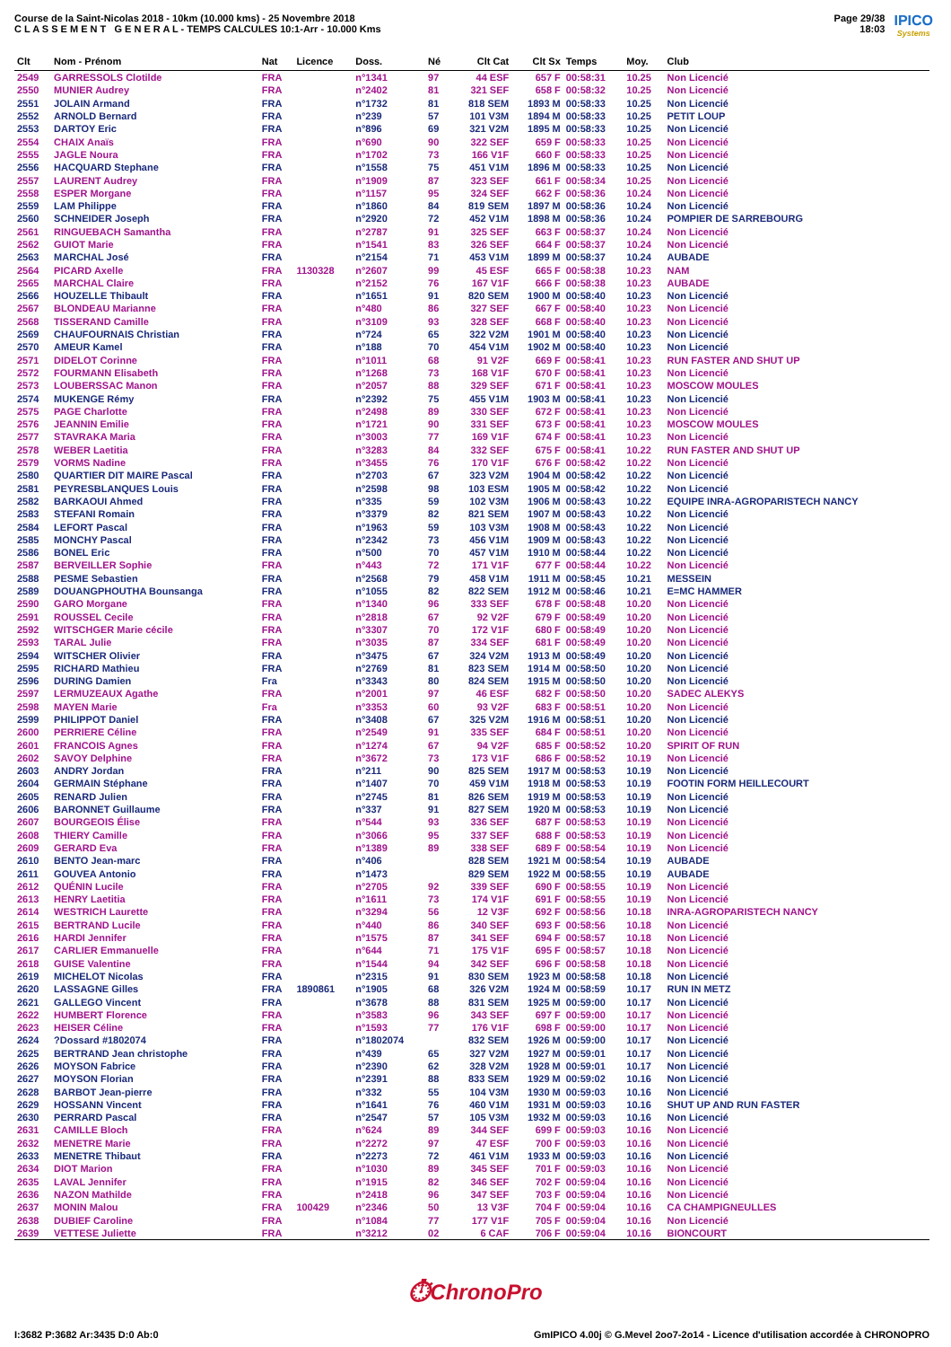Course de la Saint-Nicolas 2018 - 10km (10.000 kms) - 25 Novembre 2018
C L A S S E M E N T G E N E R A L - TEMPS CALCULES 10:1-Arr - 10.000 Kms
Page 29/38
18:03
IPICO
Systems
| Clt | Nom - Prénom | Nat | Licence | Doss. | Né | Clt Cat | Clt Sx | Temps | Moy. | Club |
| --- | --- | --- | --- | --- | --- | --- | --- | --- | --- | --- |
| 2549 | GARRESSOLS Clotilde | FRA | | n°1341 | 97 | 44 ESF | 657 F | 00:58:31 | 10.25 | Non Licencié |
| 2550 | MUNIER Audrey | FRA | | n°2402 | 81 | 321 SEF | 658 F | 00:58:32 | 10.25 | Non Licencié |
| 2551 | JOLAIN Armand | FRA | | n°1732 | 81 | 818 SEM | 1893 M | 00:58:33 | 10.25 | Non Licencié |
| 2552 | ARNOLD Bernard | FRA | | n°239 | 57 | 101 V3M | 1894 M | 00:58:33 | 10.25 | PETIT LOUP |
| 2553 | DARTOY Eric | FRA | | n°896 | 69 | 321 V2M | 1895 M | 00:58:33 | 10.25 | Non Licencié |
| 2554 | CHAIX Anaïs | FRA | | n°690 | 90 | 322 SEF | 659 F | 00:58:33 | 10.25 | Non Licencié |
| 2555 | JAGLE Noura | FRA | | n°1702 | 73 | 166 V1F | 660 F | 00:58:33 | 10.25 | Non Licencié |
| 2556 | HACQUARD Stephane | FRA | | n°1558 | 75 | 451 V1M | 1896 M | 00:58:33 | 10.25 | Non Licencié |
| 2557 | LAURENT Audrey | FRA | | n°1909 | 87 | 323 SEF | 661 F | 00:58:34 | 10.25 | Non Licencié |
| 2558 | ESPER Morgane | FRA | | n°1157 | 95 | 324 SEF | 662 F | 00:58:36 | 10.24 | Non Licencié |
| 2559 | LAM Philippe | FRA | | n°1860 | 84 | 819 SEM | 1897 M | 00:58:36 | 10.24 | Non Licencié |
| 2560 | SCHNEIDER Joseph | FRA | | n°2920 | 72 | 452 V1M | 1898 M | 00:58:36 | 10.24 | POMPIER DE SARREBOURG |
| 2561 | RINGUEBACH Samantha | FRA | | n°2787 | 91 | 325 SEF | 663 F | 00:58:37 | 10.24 | Non Licencié |
| 2562 | GUIOT Marie | FRA | | n°1541 | 83 | 326 SEF | 664 F | 00:58:37 | 10.24 | Non Licencié |
| 2563 | MARCHAL José | FRA | | n°2154 | 71 | 453 V1M | 1899 M | 00:58:37 | 10.24 | AUBADE |
| 2564 | PICARD Axelle | FRA | 1130328 | n°2607 | 99 | 45 ESF | 665 F | 00:58:38 | 10.23 | NAM |
| 2565 | MARCHAL Claire | FRA | | n°2152 | 76 | 167 V1F | 666 F | 00:58:38 | 10.23 | AUBADE |
| 2566 | HOUZELLE Thibault | FRA | | n°1651 | 91 | 820 SEM | 1900 M | 00:58:40 | 10.23 | Non Licencié |
| 2567 | BLONDEAU Marianne | FRA | | n°480 | 86 | 327 SEF | 667 F | 00:58:40 | 10.23 | Non Licencié |
| 2568 | TISSERAND Camille | FRA | | n°3109 | 93 | 328 SEF | 668 F | 00:58:40 | 10.23 | Non Licencié |
| 2569 | CHAUFOURNAIS Christian | FRA | | n°724 | 65 | 322 V2M | 1901 M | 00:58:40 | 10.23 | Non Licencié |
| 2570 | AMEUR Kamel | FRA | | n°188 | 70 | 454 V1M | 1902 M | 00:58:40 | 10.23 | Non Licencié |
| 2571 | DIDELOT Corinne | FRA | | n°1011 | 68 | 91 V2F | 669 F | 00:58:41 | 10.23 | RUN FASTER AND SHUT UP |
| 2572 | FOURMANN Elisabeth | FRA | | n°1268 | 73 | 168 V1F | 670 F | 00:58:41 | 10.23 | Non Licencié |
| 2573 | LOUBERSSAC Manon | FRA | | n°2057 | 88 | 329 SEF | 671 F | 00:58:41 | 10.23 | MOSCOW MOULES |
| 2574 | MUKENGE Rémy | FRA | | n°2392 | 75 | 455 V1M | 1903 M | 00:58:41 | 10.23 | Non Licencié |
| 2575 | PAGE Charlotte | FRA | | n°2498 | 89 | 330 SEF | 672 F | 00:58:41 | 10.23 | Non Licencié |
| 2576 | JEANNIN Emilie | FRA | | n°1721 | 90 | 331 SEF | 673 F | 00:58:41 | 10.23 | MOSCOW MOULES |
| 2577 | STAVRAKA Maria | FRA | | n°3003 | 77 | 169 V1F | 674 F | 00:58:41 | 10.23 | Non Licencié |
| 2578 | WEBER Laetitia | FRA | | n°3283 | 84 | 332 SEF | 675 F | 00:58:41 | 10.22 | RUN FASTER AND SHUT UP |
| 2579 | VORMS Nadine | FRA | | n°3455 | 76 | 170 V1F | 676 F | 00:58:42 | 10.22 | Non Licencié |
| 2580 | QUARTIER DIT MAIRE Pascal | FRA | | n°2703 | 67 | 323 V2M | 1904 M | 00:58:42 | 10.22 | Non Licencié |
| 2581 | PEYRESBLANQUES Louis | FRA | | n°2598 | 98 | 103 ESM | 1905 M | 00:58:42 | 10.22 | Non Licencié |
| 2582 | BARKAOUI Ahmed | FRA | | n°335 | 59 | 102 V3M | 1906 M | 00:58:43 | 10.22 | EQUIPE INRA-AGROPARISTECH NANCY |
| 2583 | STEFANI Romain | FRA | | n°3379 | 82 | 821 SEM | 1907 M | 00:58:43 | 10.22 | Non Licencié |
| 2584 | LEFORT Pascal | FRA | | n°1963 | 59 | 103 V3M | 1908 M | 00:58:43 | 10.22 | Non Licencié |
| 2585 | MONCHY Pascal | FRA | | n°2342 | 73 | 456 V1M | 1909 M | 00:58:43 | 10.22 | Non Licencié |
| 2586 | BONEL Eric | FRA | | n°500 | 70 | 457 V1M | 1910 M | 00:58:44 | 10.22 | Non Licencié |
| 2587 | BERVEILLER Sophie | FRA | | n°443 | 72 | 171 V1F | 677 F | 00:58:44 | 10.22 | Non Licencié |
| 2588 | PESME Sebastien | FRA | | n°2568 | 79 | 458 V1M | 1911 M | 00:58:45 | 10.21 | MESSEIN |
| 2589 | DOUANGPHOUTHA Bounsanga | FRA | | n°1055 | 82 | 822 SEM | 1912 M | 00:58:46 | 10.21 | E=MC HAMMER |
| 2590 | GARO Morgane | FRA | | n°1340 | 96 | 333 SEF | 678 F | 00:58:48 | 10.20 | Non Licencié |
| 2591 | ROUSSEL Cecile | FRA | | n°2818 | 67 | 92 V2F | 679 F | 00:58:49 | 10.20 | Non Licencié |
| 2592 | WITSCHGER Marie cécile | FRA | | n°3307 | 70 | 172 V1F | 680 F | 00:58:49 | 10.20 | Non Licencié |
| 2593 | TARAL Julie | FRA | | n°3035 | 87 | 334 SEF | 681 F | 00:58:49 | 10.20 | Non Licencié |
| 2594 | WITSCHER Olivier | FRA | | n°3475 | 67 | 324 V2M | 1913 M | 00:58:49 | 10.20 | Non Licencié |
| 2595 | RICHARD Mathieu | FRA | | n°2769 | 81 | 823 SEM | 1914 M | 00:58:50 | 10.20 | Non Licencié |
| 2596 | DURING Damien | Fra | | n°3343 | 80 | 824 SEM | 1915 M | 00:58:50 | 10.20 | Non Licencié |
| 2597 | LERMUZEAUX Agathe | FRA | | n°2001 | 97 | 46 ESF | 682 F | 00:58:50 | 10.20 | SADEC ALEKYS |
| 2598 | MAYEN Marie | Fra | | n°3353 | 60 | 93 V2F | 683 F | 00:58:51 | 10.20 | Non Licencié |
| 2599 | PHILIPPOT Daniel | FRA | | n°3408 | 67 | 325 V2M | 1916 M | 00:58:51 | 10.20 | Non Licencié |
| 2600 | PERRIERE Céline | FRA | | n°2549 | 91 | 335 SEF | 684 F | 00:58:51 | 10.20 | Non Licencié |
| 2601 | FRANCOIS Agnes | FRA | | n°1274 | 67 | 94 V2F | 685 F | 00:58:52 | 10.20 | SPIRIT OF RUN |
| 2602 | SAVOY Delphine | FRA | | n°3672 | 73 | 173 V1F | 686 F | 00:58:52 | 10.19 | Non Licencié |
| 2603 | ANDRY Jordan | FRA | | n°211 | 90 | 825 SEM | 1917 M | 00:58:53 | 10.19 | Non Licencié |
| 2604 | GERMAIN Stéphane | FRA | | n°1407 | 70 | 459 V1M | 1918 M | 00:58:53 | 10.19 | FOOTIN FORM HEILLECOURT |
| 2605 | RENARD Julien | FRA | | n°2745 | 81 | 826 SEM | 1919 M | 00:58:53 | 10.19 | Non Licencié |
| 2606 | BARONNET Guillaume | FRA | | n°337 | 91 | 827 SEM | 1920 M | 00:58:53 | 10.19 | Non Licencié |
| 2607 | BOURGEOIS Élise | FRA | | n°544 | 93 | 336 SEF | 687 F | 00:58:53 | 10.19 | Non Licencié |
| 2608 | THIERY Camille | FRA | | n°3066 | 95 | 337 SEF | 688 F | 00:58:53 | 10.19 | Non Licencié |
| 2609 | GERARD Eva | FRA | | n°1389 | 89 | 338 SEF | 689 F | 00:58:54 | 10.19 | Non Licencié |
| 2610 | BENTO Jean-marc | FRA | | n°406 | | 828 SEM | 1921 M | 00:58:54 | 10.19 | AUBADE |
| 2611 | GOUVEA Antonio | FRA | | n°1473 | | 829 SEM | 1922 M | 00:58:55 | 10.19 | AUBADE |
| 2612 | QUÉNIN Lucile | FRA | | n°2705 | 92 | 339 SEF | 690 F | 00:58:55 | 10.19 | Non Licencié |
| 2613 | HENRY Laetitia | FRA | | n°1611 | 73 | 174 V1F | 691 F | 00:58:55 | 10.19 | Non Licencié |
| 2614 | WESTRICH Laurette | FRA | | n°3294 | 56 | 12 V3F | 692 F | 00:58:56 | 10.18 | INRA-AGROPARISTECH NANCY |
| 2615 | BERTRAND Lucile | FRA | | n°440 | 86 | 340 SEF | 693 F | 00:58:56 | 10.18 | Non Licencié |
| 2616 | HARDI Jennifer | FRA | | n°1575 | 87 | 341 SEF | 694 F | 00:58:57 | 10.18 | Non Licencié |
| 2617 | CARLIER Emmanuelle | FRA | | n°644 | 71 | 175 V1F | 695 F | 00:58:57 | 10.18 | Non Licencié |
| 2618 | GUISE Valentine | FRA | | n°1544 | 94 | 342 SEF | 696 F | 00:58:58 | 10.18 | Non Licencié |
| 2619 | MICHELOT Nicolas | FRA | | n°2315 | 91 | 830 SEM | 1923 M | 00:58:58 | 10.18 | Non Licencié |
| 2620 | LASSAGNE Gilles | FRA | 1890861 | n°1905 | 68 | 326 V2M | 1924 M | 00:58:59 | 10.17 | RUN IN METZ |
| 2621 | GALLEGO Vincent | FRA | | n°3678 | 88 | 831 SEM | 1925 M | 00:59:00 | 10.17 | Non Licencié |
| 2622 | HUMBERT Florence | FRA | | n°3583 | 96 | 343 SEF | 697 F | 00:59:00 | 10.17 | Non Licencié |
| 2623 | HEISER Céline | FRA | | n°1593 | 77 | 176 V1F | 698 F | 00:59:00 | 10.17 | Non Licencié |
| 2624 | ?Dossard #1802074 | FRA | | n°1802074 | | 832 SEM | 1926 M | 00:59:00 | 10.17 | Non Licencié |
| 2625 | BERTRAND Jean christophe | FRA | | n°439 | 65 | 327 V2M | 1927 M | 00:59:01 | 10.17 | Non Licencié |
| 2626 | MOYSON Fabrice | FRA | | n°2390 | 62 | 328 V2M | 1928 M | 00:59:01 | 10.17 | Non Licencié |
| 2627 | MOYSON Florian | FRA | | n°2391 | 88 | 833 SEM | 1929 M | 00:59:02 | 10.16 | Non Licencié |
| 2628 | BARBOT Jean-pierre | FRA | | n°332 | 55 | 104 V3M | 1930 M | 00:59:03 | 10.16 | Non Licencié |
| 2629 | HOSSANN Vincent | FRA | | n°1641 | 76 | 460 V1M | 1931 M | 00:59:03 | 10.16 | SHUT UP AND RUN FASTER |
| 2630 | PERRARD Pascal | FRA | | n°2547 | 57 | 105 V3M | 1932 M | 00:59:03 | 10.16 | Non Licencié |
| 2631 | CAMILLE Bloch | FRA | | n°624 | 89 | 344 SEF | 699 F | 00:59:03 | 10.16 | Non Licencié |
| 2632 | MENETRE Marie | FRA | | n°2272 | 97 | 47 ESF | 700 F | 00:59:03 | 10.16 | Non Licencié |
| 2633 | MENETRE Thibaut | FRA | | n°2273 | 72 | 461 V1M | 1933 M | 00:59:03 | 10.16 | Non Licencié |
| 2634 | DIOT Marion | FRA | | n°1030 | 89 | 345 SEF | 701 F | 00:59:03 | 10.16 | Non Licencié |
| 2635 | LAVAL Jennifer | FRA | | n°1915 | 82 | 346 SEF | 702 F | 00:59:04 | 10.16 | Non Licencié |
| 2636 | NAZON Mathilde | FRA | | n°2418 | 96 | 347 SEF | 703 F | 00:59:04 | 10.16 | Non Licencié |
| 2637 | MONIN Malou | FRA | 100429 | n°2346 | 50 | 13 V3F | 704 F | 00:59:04 | 10.16 | CA CHAMPIGNEULLES |
| 2638 | DUBIEF Caroline | FRA | | n°1084 | 77 | 177 V1F | 705 F | 00:59:04 | 10.16 | Non Licencié |
| 2639 | VETTESE Juliette | FRA | | n°3212 | 02 | 6 CAF | 706 F | 00:59:04 | 10.16 | BIONCOURT |
⏱ChronoPro
I:3682 P:3682 Ar:3435 D:0 Ab:0 GmIPICO 4.00j © G.Mevel 2oo7-2o14 - Licence d'utilisation accordée à CHRONOPRO